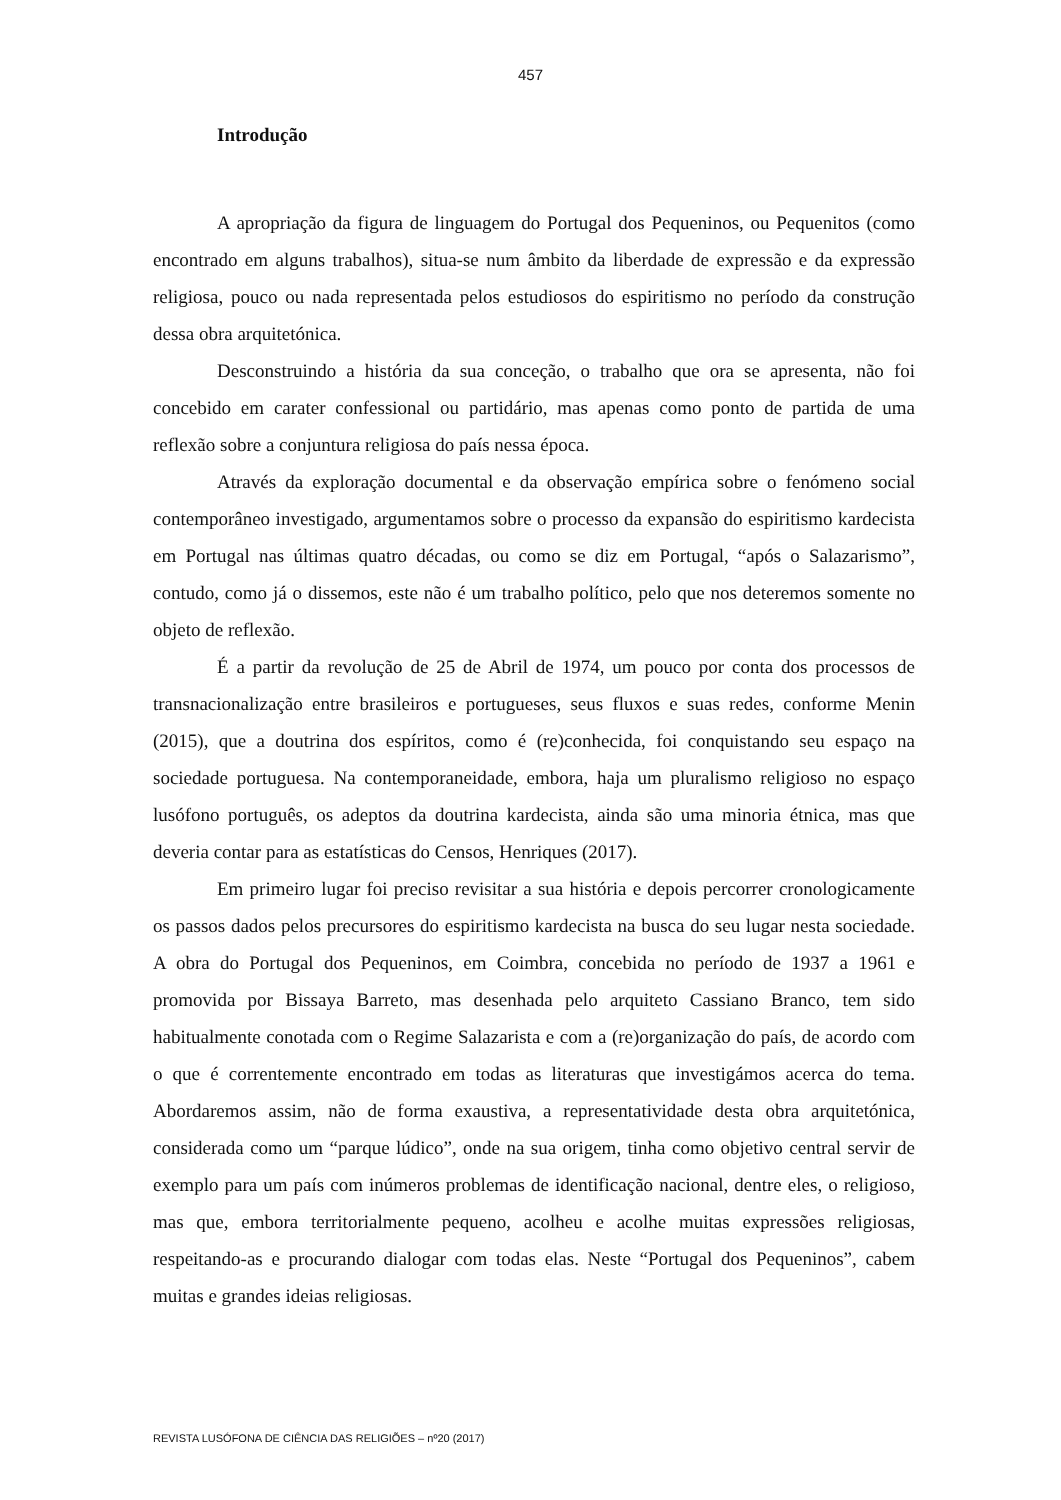457
Introdução
A apropriação da figura de linguagem do Portugal dos Pequeninos, ou Pequenitos (como encontrado em alguns trabalhos), situa-se num âmbito da liberdade de expressão e da expressão religiosa, pouco ou nada representada pelos estudiosos do espiritismo no período da construção dessa obra arquitetónica.
Desconstruindo a história da sua conceção, o trabalho que ora se apresenta, não foi concebido em carater confessional ou partidário, mas apenas como ponto de partida de uma reflexão sobre a conjuntura religiosa do país nessa época.
Através da exploração documental e da observação empírica sobre o fenómeno social contemporâneo investigado, argumentamos sobre o processo da expansão do espiritismo kardecista em Portugal nas últimas quatro décadas, ou como se diz em Portugal, “após o Salazarismo”, contudo, como já o dissemos, este não é um trabalho político, pelo que nos deteremos somente no objeto de reflexão.
É a partir da revolução de 25 de Abril de 1974, um pouco por conta dos processos de transnacionalização entre brasileiros e portugueses, seus fluxos e suas redes, conforme Menin (2015), que a doutrina dos espíritos, como é (re)conhecida, foi conquistando seu espaço na sociedade portuguesa. Na contemporaneidade, embora, haja um pluralismo religioso no espaço lusófono português, os adeptos da doutrina kardecista, ainda são uma minoria étnica, mas que deveria contar para as estatísticas do Censos, Henriques (2017).
Em primeiro lugar foi preciso revisitar a sua história e depois percorrer cronologicamente os passos dados pelos precursores do espiritismo kardecista na busca do seu lugar nesta sociedade. A obra do Portugal dos Pequeninos, em Coimbra, concebida no período de 1937 a 1961 e promovida por Bissaya Barreto, mas desenhada pelo arquiteto Cassiano Branco, tem sido habitualmente conotada com o Regime Salazarista e com a (re)organização do país, de acordo com o que é correntemente encontrado em todas as literaturas que investigámos acerca do tema. Abordaremos assim, não de forma exaustiva, a representatividade desta obra arquitetónica, considerada como um “parque lúdico”, onde na sua origem, tinha como objetivo central servir de exemplo para um país com inúmeros problemas de identificação nacional, dentre eles, o religioso, mas que, embora territorialmente pequeno, acolheu e acolhe muitas expressões religiosas, respeitando-as e procurando dialogar com todas elas. Neste “Portugal dos Pequeninos”, cabem muitas e grandes ideias religiosas.
REVISTA LUSÓFONA DE CIÊNCIA DAS RELIGIÕES – nº20 (2017)